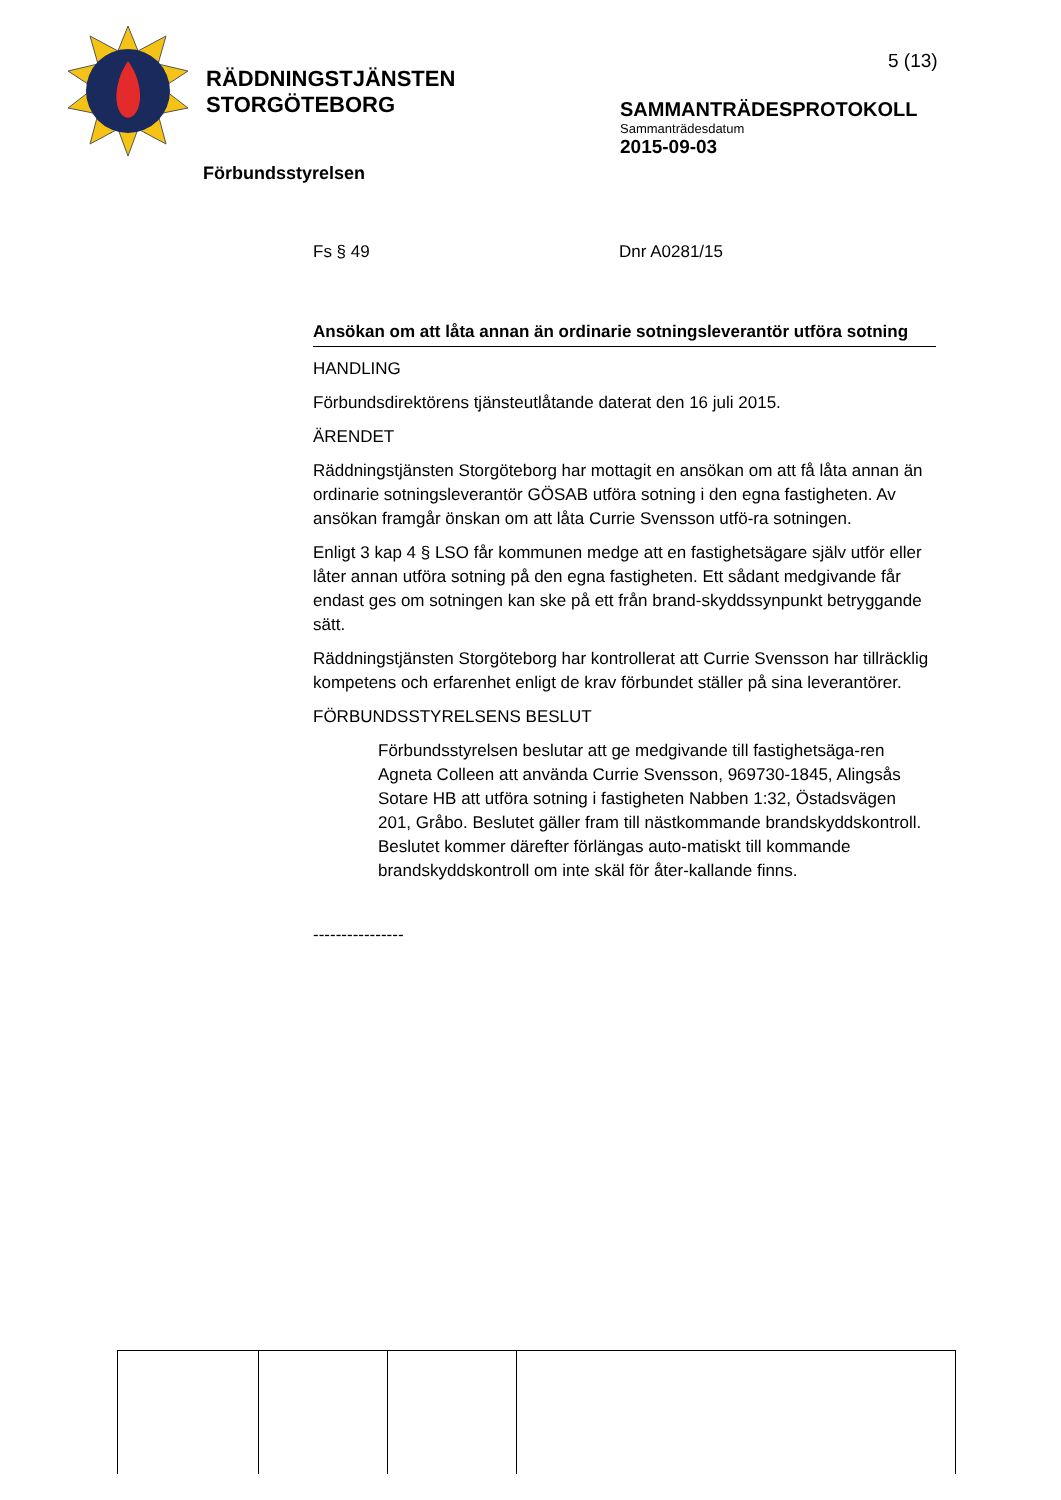RÄDDNINGSTJÄNSTEN
STORGÖTEBORG
5 (13)
SAMMANTRÄDESPROTOKOLL
Sammanträdesdatum
2015-09-03
Förbundsstyrelsen
Fs § 49 Dnr A0281/15
Ansökan om att låta annan än ordinarie sotningsleverantör utföra sotning
HANDLING
Förbundsdirektörens tjänsteutlåtande daterat den 16 juli 2015.
ÄRENDET
Räddningstjänsten Storgöteborg har mottagit en ansökan om att få låta annan än ordinarie sotningsleverantör GÖSAB utföra sotning i den egna fastigheten. Av ansökan framgår önskan om att låta Currie Svensson utfö-ra sotningen.
Enligt 3 kap 4 § LSO får kommunen medge att en fastighetsägare själv utför eller låter annan utföra sotning på den egna fastigheten. Ett sådant medgivande får endast ges om sotningen kan ske på ett från brand-skyddssynpunkt betryggande sätt.
Räddningstjänsten Storgöteborg har kontrollerat att Currie Svensson har tillräcklig kompetens och erfarenhet enligt de krav förbundet ställer på sina leverantörer.
FÖRBUNDSSTYRELSENS BESLUT
Förbundsstyrelsen beslutar att ge medgivande till fastighetsäga-ren Agneta Colleen att använda Currie Svensson, 969730-1845, Alingsås Sotare HB att utföra sotning i fastigheten Nabben 1:32, Östadsvägen 201, Gråbo. Beslutet gäller fram till nästkommande brandskyddskontroll. Beslutet kommer därefter förlängas auto-matiskt till kommande brandskyddskontroll om inte skäl för åter-kallande finns.
----------------